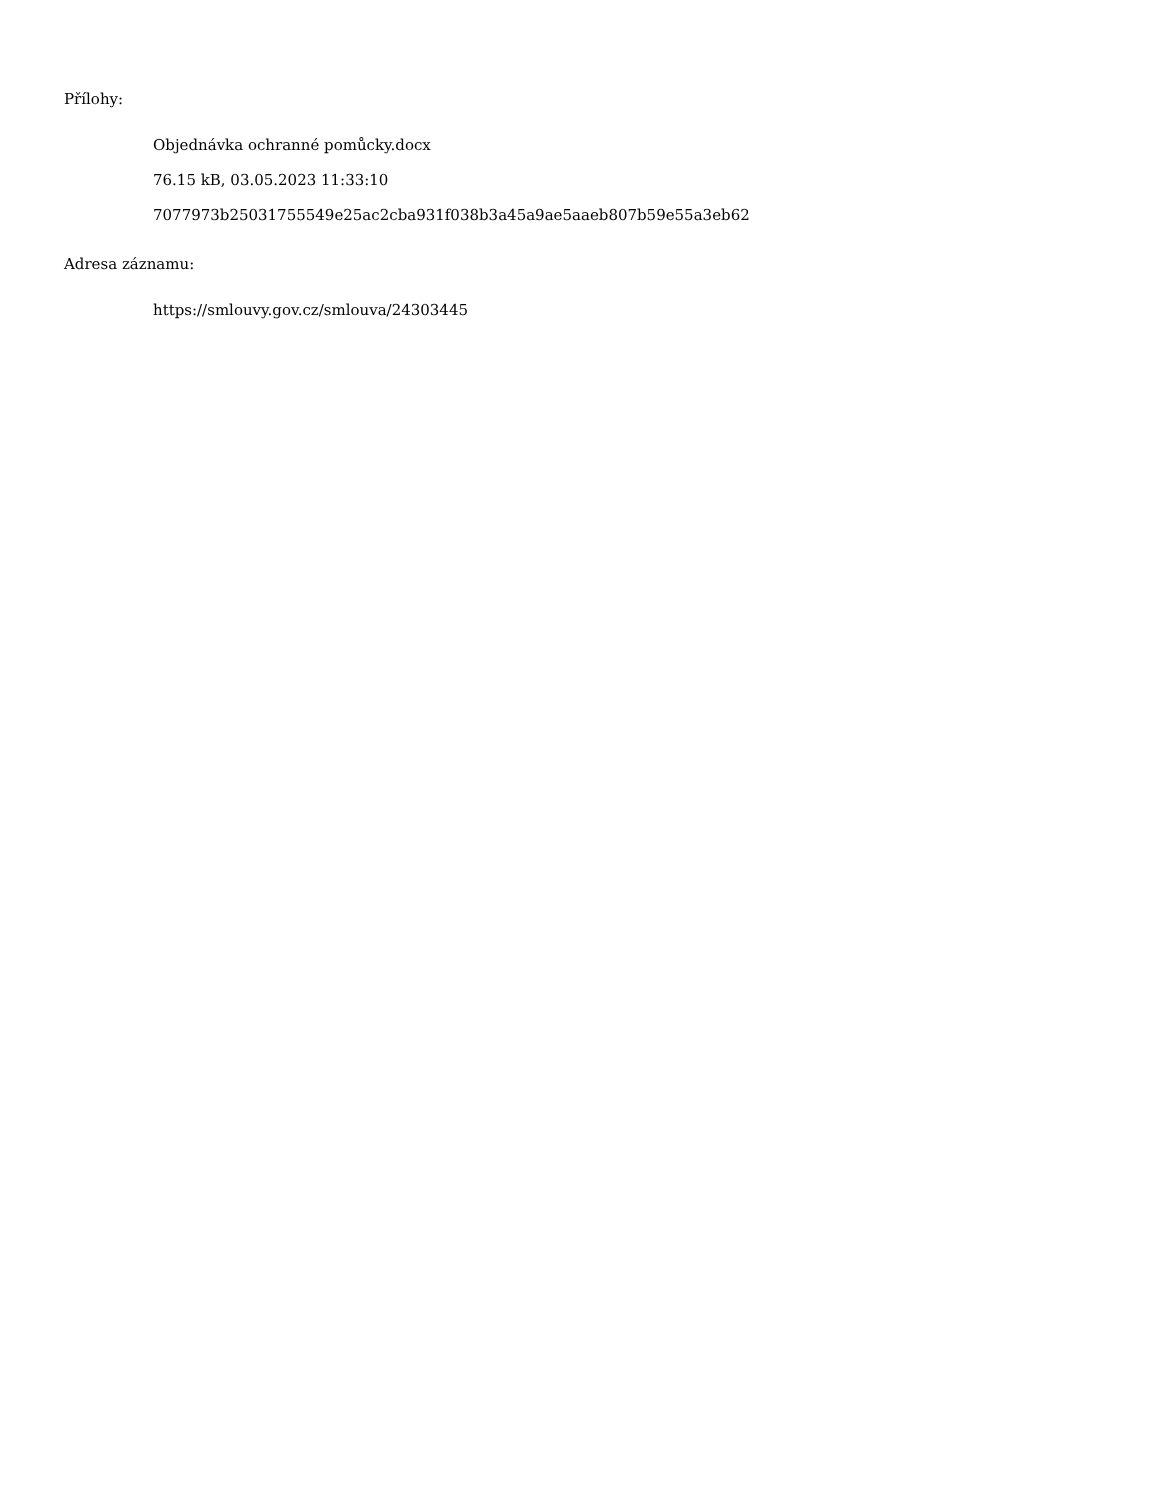Přílohy:
Objednávka ochranné pomůcky.docx
76.15 kB, 03.05.2023 11:33:10
7077973b25031755549e25ac2cba931f038b3a45a9ae5aaeb807b59e55a3eb62
Adresa záznamu:
https://smlouvy.gov.cz/smlouva/24303445